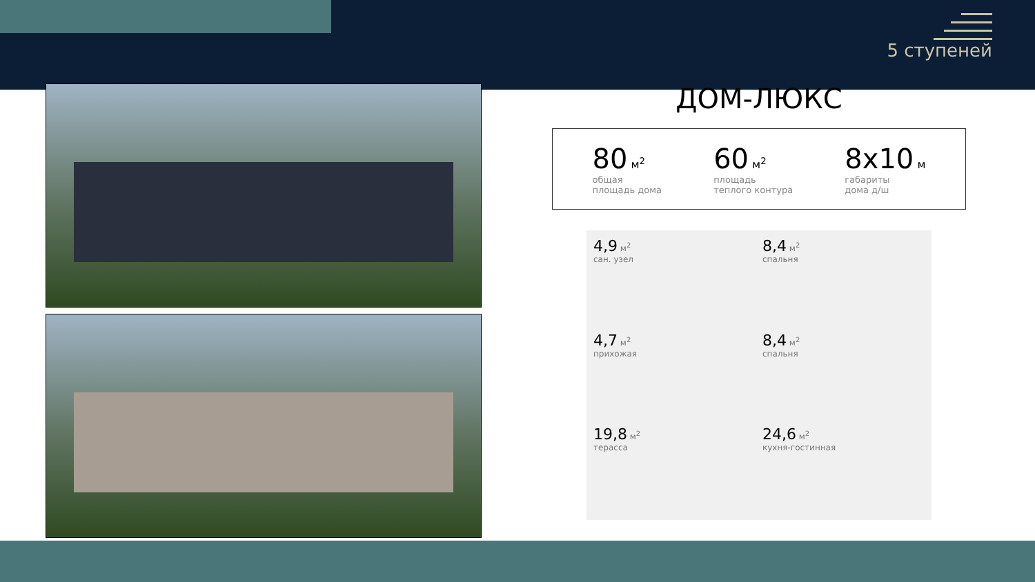5 ступеней
ДОМ-ЛЮКС
80 м<sup>2</sup>
общая
площадь дома
60 м<sup>2</sup>
площадь
теплого контура
8х10 м
габариты
дома д/ш
4,9 м<sup>2</sup>
сан. узел
8,4 м<sup>2</sup>
спальня
4,7 м<sup>2</sup>
прихожая
8,4 м<sup>2</sup>
спальня
19,8 м<sup>2</sup>
терасса
24,6 м<sup>2</sup>
кухня-гостинная